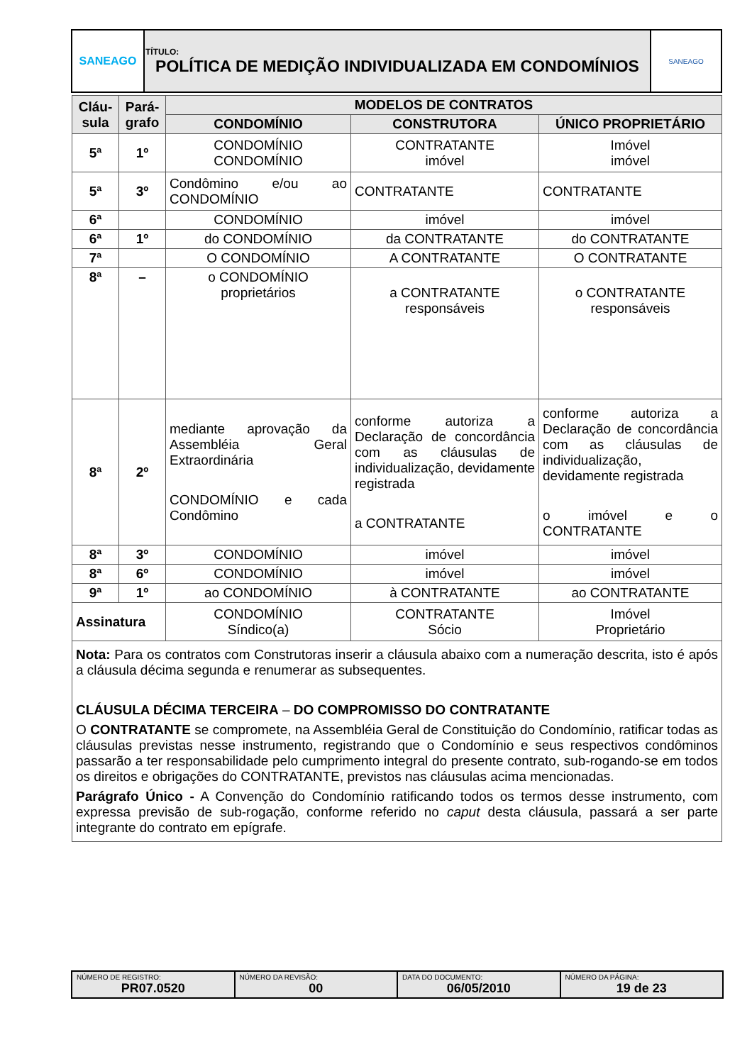| SANEAGO | TÍTULO: POLÍTICA DE MEDIÇÃO INDIVIDUALIZADA EM CONDOMÍNIOS | SANEAGO |
| Cláu- sula | Pará- grafo | MODELOS DE CONTRATOS | | |
| --- | --- | --- | --- | --- |
| | | CONDOMÍNIO | CONSTRUTORA | ÚNICO PROPRIETÁRIO |
| 5ª | 1º | CONDOMÍNIO CONDOMÍNIO | CONTRATANTE imóvel | Imóvel imóvel |
| 5ª | 3º | Condômino e/ou ao CONDOMÍNIO | CONTRATANTE | CONTRATANTE |
| 6ª | | CONDOMÍNIO | imóvel | imóvel |
| 6ª | 1º | do CONDOMÍNIO | da CONTRATANTE | do CONTRATANTE |
| 7ª | | O CONDOMÍNIO | A CONTRATANTE | O CONTRATANTE |
| 8ª | – | o CONDOMÍNIO proprietários | a CONTRATANTE responsáveis | o CONTRATANTE responsáveis |
| 8ª | 2º | mediante aprovação da Assembléia Geral Extraordinária CONDOMÍNIO e cada Condômino | conforme autoriza a Declaração de concordância com as cláusulas de individualização, devidamente registrada a CONTRATANTE | conforme autoriza a Declaração de concordância com as cláusulas de individualização, devidamente registrada o imóvel e o CONTRATANTE |
| 8ª | 3º | CONDOMÍNIO | imóvel | imóvel |
| 8ª | 6º | CONDOMÍNIO | imóvel | imóvel |
| 9ª | 1º | ao CONDOMÍNIO | à CONTRATANTE | ao CONTRATANTE |
| Assinatura | | CONDOMÍNIO Síndico(a) | CONTRATANTE Sócio | Imóvel Proprietário |
| Nota: Para os contratos com Construtoras inserir a cláusula abaixo com a numeração descrita, isto é após a cláusula décima segunda e renumerar as subsequentes. CLÁUSULA DÉCIMA TERCEIRA – DO COMPROMISSO DO CONTRATANTE O CONTRATANTE se compromete, na Assembléia Geral de Constituição do Condomínio, ratificar todas as cláusulas previstas nesse instrumento, registrando que o Condomínio e seus respectivos condôminos passarão a ter responsabilidade pelo cumprimento integral do presente contrato, sub-rogando-se em todos os direitos e obrigações do CONTRATANTE, previstos nas cláusulas acima mencionadas. Parágrafo Único - A Convenção do Condomínio ratificando todos os termos desse instrumento, com expressa previsão de sub-rogação, conforme referido no caput desta cláusula, passará a ser parte integrante do contrato em epígrafe. | | | | |
| NÚMERO DE REGISTRO: PR07.0520 | NÚMERO DA REVISÃO: 00 | DATA DO DOCUMENTO: 06/05/2010 | NÚMERO DA PÁGINA: 19 de 23 |